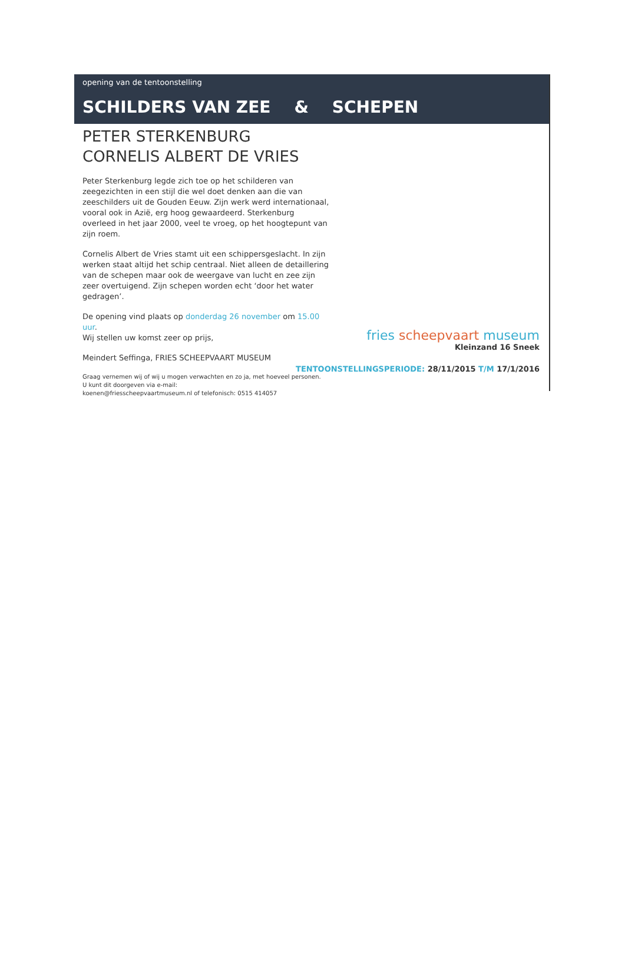opening van de tentoonstelling
SCHILDERS VAN ZEE & SCHEPEN
PETER STERKENBURG
CORNELIS ALBERT DE VRIES
Peter Sterkenburg legde zich toe op het schilderen van zeegezichten in een stijl die wel doet denken aan die van zeeschilders uit de Gouden Eeuw. Zijn werk werd internationaal, vooral ook in Azië, erg hoog gewaardeerd. Sterkenburg overleed in het jaar 2000, veel te vroeg, op het hoogtepunt van zijn roem.
Cornelis Albert de Vries stamt uit een schippersgeslacht. In zijn werken staat altijd het schip centraal. Niet alleen de detaillering van de schepen maar ook de weergave van lucht en zee zijn zeer overtuigend. Zijn schepen worden echt ‘door het water gedragen’.
De opening vind plaats op donderdag 26 november om 15.00 uur.
Wij stellen uw komst zeer op prijs,
Meindert Seffinga, FRIES SCHEEPVAART MUSEUM
Graag vernemen wij of wij u mogen verwachten en zo ja, met hoeveel personen.
U kunt dit doorgeven via e-mail:
koenen@friesscheepvaartmuseum.nl of telefonisch: 0515 414057
fries scheepvaart museum
Kleinzand 16 Sneek
TENTOONSTELLINGSPERIODE: 28/11/2015 T/M 17/1/2016